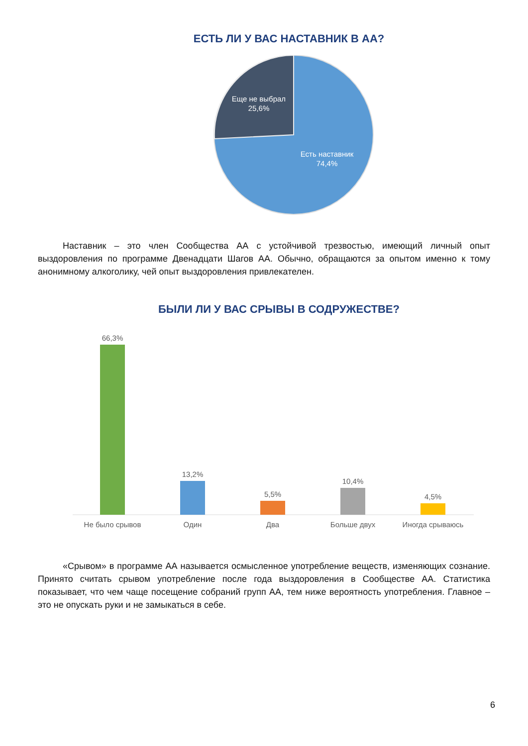ЕСТЬ ЛИ У ВАС НАСТАВНИК В АА?
Еще не выбрал
25,6%
Есть наставник
74,4%
Наставник – это член Сообщества АА с устойчивой трезвостью, имеющий личный опыт выздоровления по программе Двенадцати Шагов АА. Обычно, обращаются за опытом именно к тому анонимному алкоголику, чей опыт выздоровления привлекателен.
БЫЛИ ЛИ У ВАС СРЫВЫ В СОДРУЖЕСТВЕ?
66,3%
13,2%
5,5%
10,4%
4,5%
Не было срывов
Один
Два
Больше двух
Иногда срываюсь
«Срывом» в программе АА называется осмысленное употребление веществ, изменяющих сознание. Принято считать срывом употребление после года выздоровления в Сообществе АА. Статистика показывает, что чем чаще посещение собраний групп АА, тем ниже вероятность употребления. Главное – это не опускать руки и не замыкаться в себе.
6